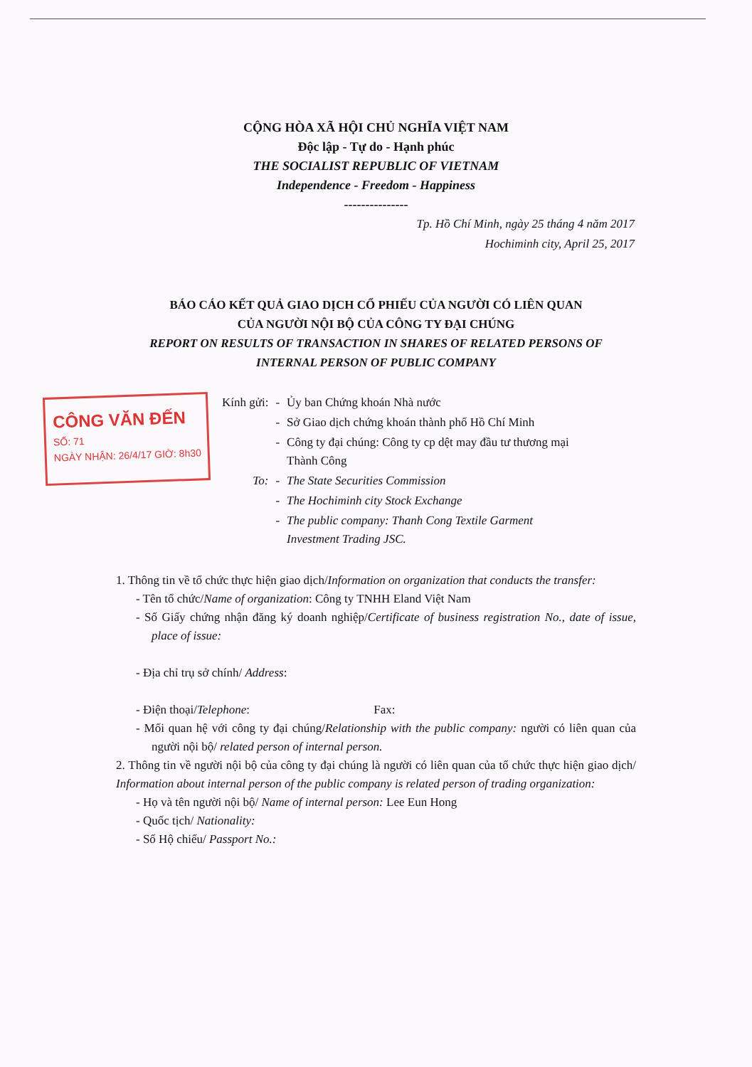CÔNG VĂN ĐẾN
SỐ: 71
NGÀY NHẬN: 26/4/17 GIỜ: 8h30
CỘNG HÒA XÃ HỘI CHỦ NGHĨA VIỆT NAM
Độc lập - Tự do - Hạnh phúc
THE SOCIALIST REPUBLIC OF VIETNAM
Independence - Freedom - Happiness
---------------
Tp. Hồ Chí Minh, ngày 25 tháng 4 năm 2017
Hochiminh city, April 25, 2017
BÁO CÁO KẾT QUẢ GIAO DỊCH CỔ PHIẾU CỦA NGƯỜI CÓ LIÊN QUAN
CỦA NGƯỜI NỘI BỘ CỦA CÔNG TY ĐẠI CHÚNG
REPORT ON RESULTS OF TRANSACTION IN SHARES OF RELATED PERSONS OF
INTERNAL PERSON OF PUBLIC COMPANY
| Kính gửi: | - | Ủy ban Chứng khoán Nhà nước |
| | - | Sở Giao dịch chứng khoán thành phố Hồ Chí Minh |
| | - | Công ty đại chúng: Công ty cp dệt may đầu tư thương mại Thành Công |
| To: | - | The State Securities Commission |
| | - | The Hochiminh city Stock Exchange |
| | - | The public company: Thanh Cong Textile Garment Investment Trading JSC. |
1. Thông tin về tổ chức thực hiện giao dịch/Information on organization that conducts the transfer:
- Tên tổ chức/Name of organization: Công ty TNHH Eland Việt Nam
- Số Giấy chứng nhận đăng ký doanh nghiệp/Certificate of business registration No., date of issue, place of issue:
- Địa chỉ trụ sở chính/ Address:
- Điện thoại/Telephone: Fax:
- Mối quan hệ với công ty đại chúng/Relationship with the public company: người có liên quan của người nội bộ/ related person of internal person.
2. Thông tin về người nội bộ của công ty đại chúng là người có liên quan của tổ chức thực hiện giao dịch/ Information about internal person of the public company is related person of trading organization:
- Họ và tên người nội bộ/ Name of internal person: Lee Eun Hong
- Quốc tịch/ Nationality:
- Số Hộ chiếu/ Passport No.: